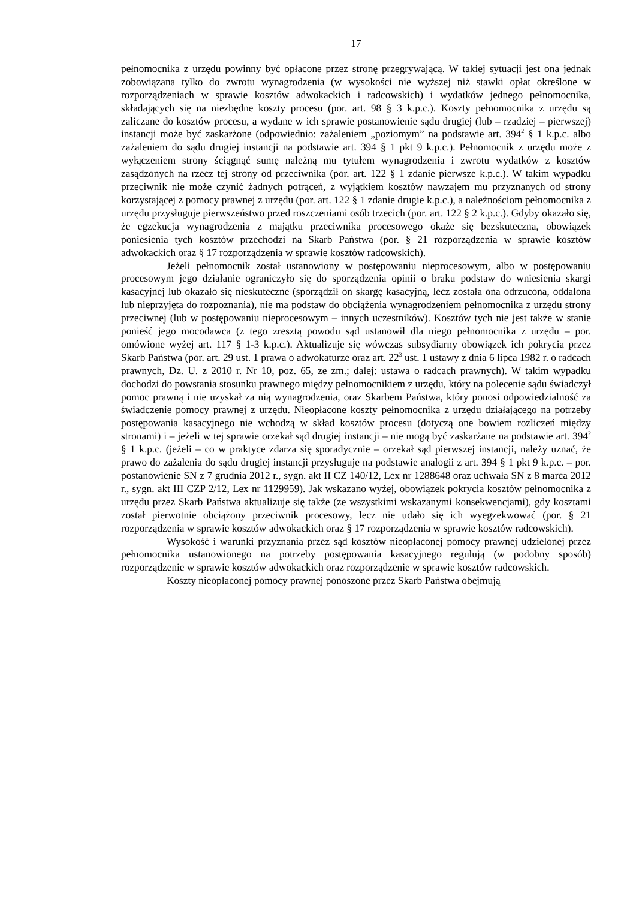17
pełnomocnika z urzędu powinny być opłacone przez stronę przegrywającą. W takiej sytuacji jest ona jednak zobowiązana tylko do zwrotu wynagrodzenia (w wysokości nie wyższej niż stawki opłat określone w rozporządzeniach w sprawie kosztów adwokackich i radcowskich) i wydatków jednego pełnomocnika, składających się na niezbędne koszty procesu (por. art. 98 § 3 k.p.c.). Koszty pełnomocnika z urzędu są zaliczane do kosztów procesu, a wydane w ich sprawie postanowienie sądu drugiej (lub – rzadziej – pierwszej) instancji może być zaskarżone (odpowiednio: zażaleniem „poziomym” na podstawie art. 394<sup>2</sup> § 1 k.p.c. albo zażaleniem do sądu drugiej instancji na podstawie art. 394 § 1 pkt 9 k.p.c.). Pełnomocnik z urzędu może z wyłączeniem strony ściągnąć sumę należną mu tytułem wynagrodzenia i zwrotu wydatków z kosztów zasądzonych na rzecz tej strony od przeciwnika (por. art. 122 § 1 zdanie pierwsze k.p.c.). W takim wypadku przeciwnik nie może czynić żadnych potrąceń, z wyjątkiem kosztów nawzajem mu przyznanych od strony korzystającej z pomocy prawnej z urzędu (por. art. 122 § 1 zdanie drugie k.p.c.), a należnościom pełnomocnika z urzędu przysługuje pierwszeństwo przed roszczeniami osób trzecich (por. art. 122 § 2 k.p.c.). Gdyby okazało się, że egzekucja wynagrodzenia z majątku przeciwnika procesowego okaże się bezskuteczna, obowiązek poniesienia tych kosztów przechodzi na Skarb Państwa (por. § 21 rozporządzenia w sprawie kosztów adwokackich oraz § 17 rozporządzenia w sprawie kosztów radcowskich).
Jeżeli pełnomocnik został ustanowiony w postępowaniu nieprocesowym, albo w postępowaniu procesowym jego działanie ograniczyło się do sporządzenia opinii o braku podstaw do wniesienia skargi kasacyjnej lub okazało się nieskuteczne (sporządził on skargę kasacyjną, lecz została ona odrzucona, oddalona lub nieprzyjęta do rozpoznania), nie ma podstaw do obciążenia wynagrodzeniem pełnomocnika z urzędu strony przeciwnej (lub w postępowaniu nieprocesowym – innych uczestników). Kosztów tych nie jest także w stanie ponieść jego mocodawca (z tego zresztą powodu sąd ustanowił dla niego pełnomocnika z urzędu – por. omówione wyżej art. 117 § 1-3 k.p.c.). Aktualizuje się wówczas subsydiarny obowiązek ich pokrycia przez Skarb Państwa (por. art. 29 ust. 1 prawa o adwokaturze oraz art. 22<sup>3</sup> ust. 1 ustawy z dnia 6 lipca 1982 r. o radcach prawnych, Dz. U. z 2010 r. Nr 10, poz. 65, ze zm.; dalej: ustawa o radcach prawnych). W takim wypadku dochodzi do powstania stosunku prawnego między pełnomocnikiem z urzędu, który na polecenie sądu świadczył pomoc prawną i nie uzyskał za nią wynagrodzenia, oraz Skarbem Państwa, który ponosi odpowiedzialność za świadczenie pomocy prawnej z urzędu. Nieopłacone koszty pełnomocnika z urzędu działającego na potrzeby postępowania kasacyjnego nie wchodzą w skład kosztów procesu (dotyczą one bowiem rozliczeń między stronami) i – jeżeli w tej sprawie orzekał sąd drugiej instancji – nie mogą być zaskarżane na podstawie art. 394<sup>2</sup> § 1 k.p.c. (jeżeli – co w praktyce zdarza się sporadycznie – orzekał sąd pierwszej instancji, należy uznać, że prawo do zażalenia do sądu drugiej instancji przysługuje na podstawie analogii z art. 394 § 1 pkt 9 k.p.c. – por. postanowienie SN z 7 grudnia 2012 r., sygn. akt II CZ 140/12, Lex nr 1288648 oraz uchwała SN z 8 marca 2012 r., sygn. akt III CZP 2/12, Lex nr 1129959). Jak wskazano wyżej, obowiązek pokrycia kosztów pełnomocnika z urzędu przez Skarb Państwa aktualizuje się także (ze wszystkimi wskazanymi konsekwencjami), gdy kosztami został pierwotnie obciążony przeciwnik procesowy, lecz nie udało się ich wyegzekwować (por. § 21 rozporządzenia w sprawie kosztów adwokackich oraz § 17 rozporządzenia w sprawie kosztów radcowskich).
Wysokość i warunki przyznania przez sąd kosztów nieopłaconej pomocy prawnej udzielonej przez pełnomocnika ustanowionego na potrzeby postępowania kasacyjnego regulują (w podobny sposób) rozporządzenie w sprawie kosztów adwokackich oraz rozporządzenie w sprawie kosztów radcowskich.
Koszty nieopłaconej pomocy prawnej ponoszone przez Skarb Państwa obejmują